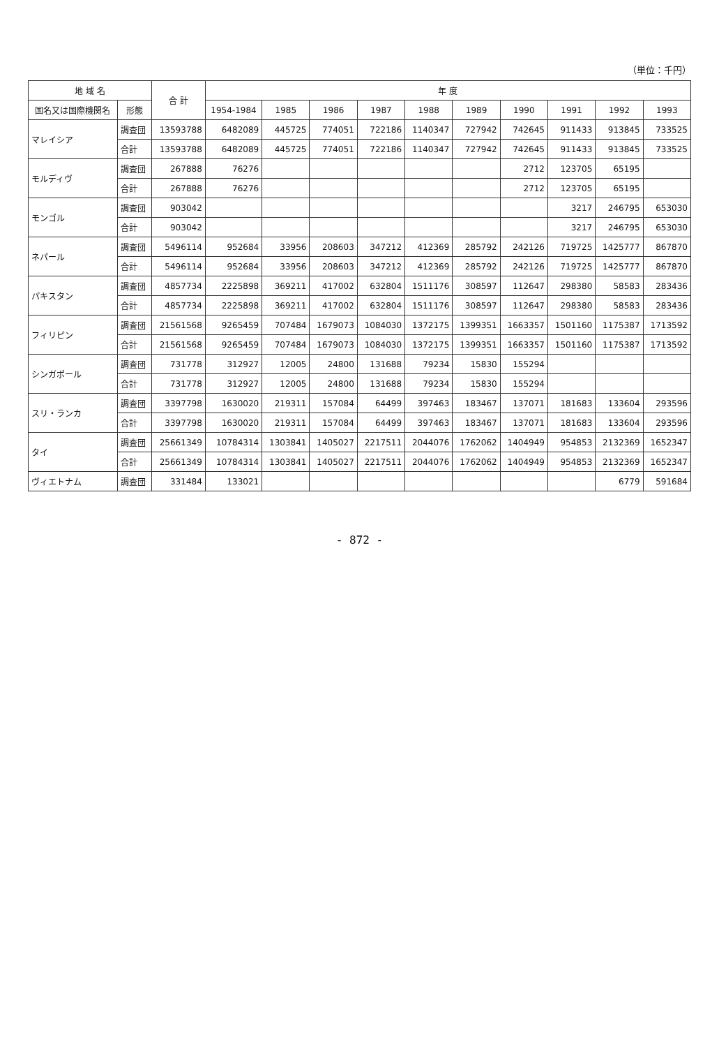（単位：千円）
| 地 域 名 | | 合 計 | 年 度 | | | | | | | | | |
| --- | --- | --- | --- | --- | --- | --- | --- | --- | --- | --- | --- | --- |
| 国名又は国際機関名 | 形態 | | 1954-1984 | 1985 | 1986 | 1987 | 1988 | 1989 | 1990 | 1991 | 1992 | 1993 |
| マレイシア | 調査団 | 13593788 | 6482089 | 445725 | 774051 | 722186 | 1140347 | 727942 | 742645 | 911433 | 913845 | 733525 |
| | 合計 | 13593788 | 6482089 | 445725 | 774051 | 722186 | 1140347 | 727942 | 742645 | 911433 | 913845 | 733525 |
| モルディヴ | 調査団 | 267888 | 76276 | | | | | | 2712 | 123705 | 65195 | |
| | 合計 | 267888 | 76276 | | | | | | 2712 | 123705 | 65195 | |
| モンゴル | 調査団 | 903042 | | | | | | | | 3217 | 246795 | 653030 |
| | 合計 | 903042 | | | | | | | | 3217 | 246795 | 653030 |
| ネパール | 調査団 | 5496114 | 952684 | 33956 | 208603 | 347212 | 412369 | 285792 | 242126 | 719725 | 1425777 | 867870 |
| | 合計 | 5496114 | 952684 | 33956 | 208603 | 347212 | 412369 | 285792 | 242126 | 719725 | 1425777 | 867870 |
| パキスタン | 調査団 | 4857734 | 2225898 | 369211 | 417002 | 632804 | 1511176 | 308597 | 112647 | 298380 | 58583 | 283436 |
| | 合計 | 4857734 | 2225898 | 369211 | 417002 | 632804 | 1511176 | 308597 | 112647 | 298380 | 58583 | 283436 |
| フィリピン | 調査団 | 21561568 | 9265459 | 707484 | 1679073 | 1084030 | 1372175 | 1399351 | 1663357 | 1501160 | 1175387 | 1713592 |
| | 合計 | 21561568 | 9265459 | 707484 | 1679073 | 1084030 | 1372175 | 1399351 | 1663357 | 1501160 | 1175387 | 1713592 |
| シンガポール | 調査団 | 731778 | 312927 | 12005 | 24800 | 131688 | 79234 | 15830 | 155294 | | | |
| | 合計 | 731778 | 312927 | 12005 | 24800 | 131688 | 79234 | 15830 | 155294 | | | |
| スリ・ランカ | 調査団 | 3397798 | 1630020 | 219311 | 157084 | 64499 | 397463 | 183467 | 137071 | 181683 | 133604 | 293596 |
| | 合計 | 3397798 | 1630020 | 219311 | 157084 | 64499 | 397463 | 183467 | 137071 | 181683 | 133604 | 293596 |
| タイ | 調査団 | 25661349 | 10784314 | 1303841 | 1405027 | 2217511 | 2044076 | 1762062 | 1404949 | 954853 | 2132369 | 1652347 |
| | 合計 | 25661349 | 10784314 | 1303841 | 1405027 | 2217511 | 2044076 | 1762062 | 1404949 | 954853 | 2132369 | 1652347 |
| ヴィエトナム | 調査団 | 331484 | 133021 | | | | | | | | 6779 | 591684 |
- 872 -